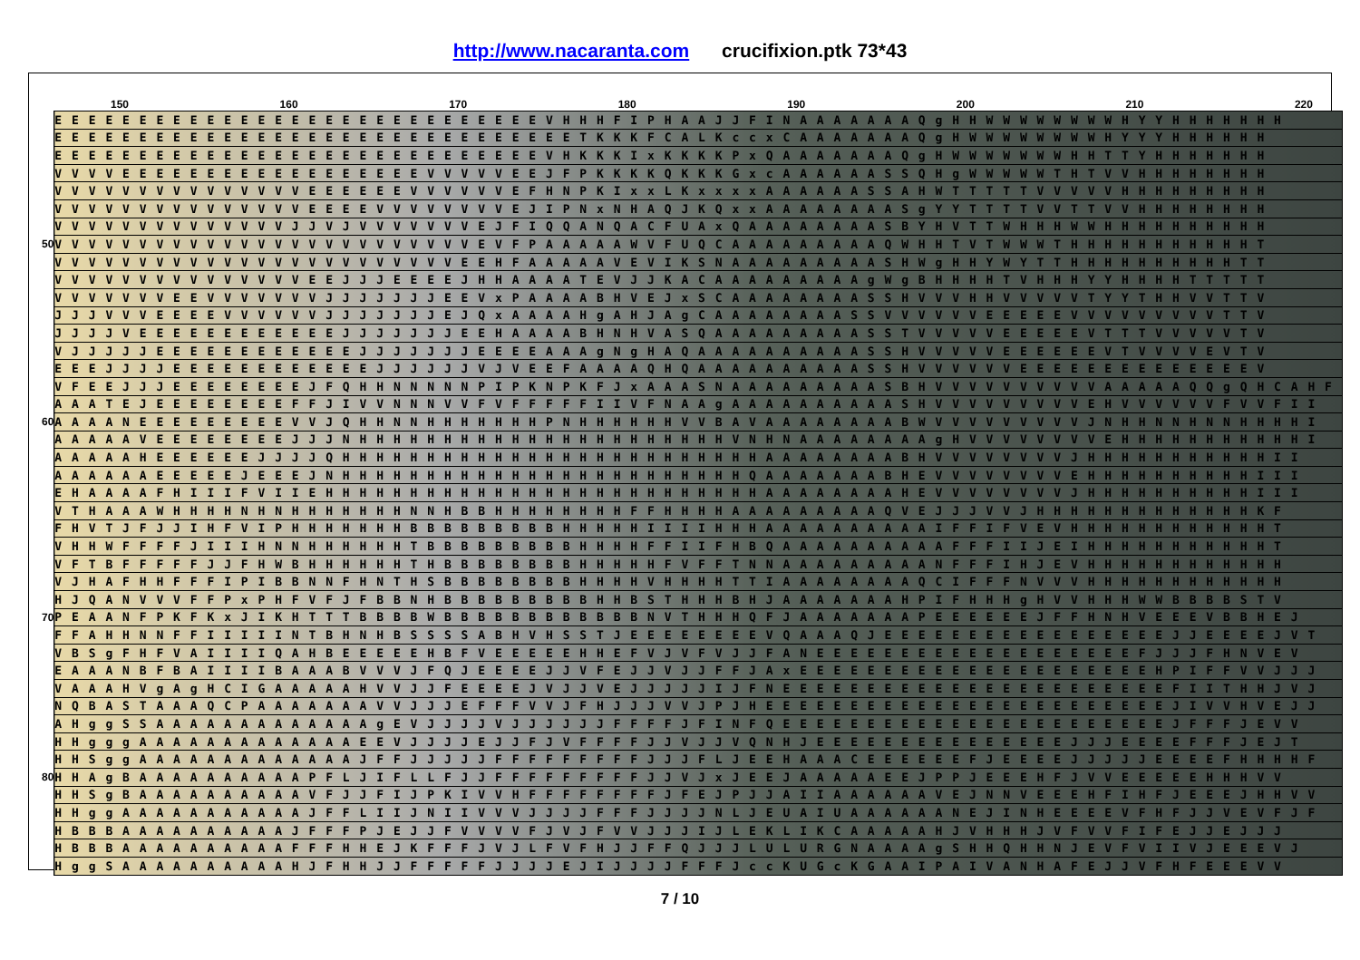http://www.nacaranta.com crucifixion.ptk 73*43
150 160 170 180 190 200 210 220
| | EEEEEEEEEEEEEEEEEEEEEEEEEEEEEVHHHFIPHAAJJFINAAAAAAAQgHHWWWWWWWWHYYHHHHHHH |
| | EEEEEEEEEEEEEEEEEEEEEEEEEEEEEEETKKKFCALKccxCAAAAAAAQgHWWWWWWWWHYYYHHHHHH |
| | EEEEEEEEEEEEEEEEEEEEEEEEEEEEEVHKKKIxKKKKPxQAAAAAAAQgHWWWWWWWHHTTYHHHHHHH |
| | VVVVEEEEEEEEEEEEEEEEEEVVVVVEEJFPKKKKQKKKGxcAAAAAASSQHgWWWWWTHTVVHHHHHHHH |
| | VVVVVVVVVVVVVVVEEEEEEVVVVVVEFHNPKIxxLKxxxxAAAAAASSAHWTTTTTVVVVVHHHHHHHHH |
| | VVVVVVVVVVVVVVVEEEEVVVVVVVVEJIPNxNHAQJKQxxAAAAAAAASgYYTTTTVVTTVVHHHHHHHH |
| | VVVVVVVVVVVVVVJJVJVVVVVVVEJFIQQANQACFUAxQAAAAAAAASBYHVTTWHHHWWHHHHHHHHHH |
| 50 | VVVVVVVVVVVVVVVVVVVVVVVVVEVFPAAAAAWVFUQCAAAAAAAAAQWHHTVTWWWTHHHHHHHHHHHT |
| | VVVVVVVVVVVVVVVVVVVVVVVVEEHFAAAAAVEVIKSNAAAAAAAAASHWgHHYWYTTHHHHHHHHHHTT |
| | VVVVVVVVVVVVVVVEEJJJEEEEJHHAAAATEVJJKACAAAAAAAAAgWgBHHHHTVHHHYYHHHHTTTTT |
| | VVVVVVVEEVVVVVVVJJJJJJJEEVxPAAAABHVEJxSCAAAAAAAASSHVVVHHVVVVVTYYTHHVVTTV |
| | JJJVVVEEEEVVVVVVJJJJJJJEJQxAAAAHgAHJAgCAAAAAAAASSVVVVVVEEEEEVVVVVVVVVTTV |
| | JJJJVEEEEEEEEEEEEJJJJJJJEEHAAAABHNHVASQAAAAAAAAASSTVVVVVEEEEEVTTTVVVVVTV |
| | VJJJJJEEEEEEEEEEEEJJJJJJJEEEEAAAgNgHAQAAAAAAAAAASSHVVVVVEEEEEEVTVVVVEVTV |
| | EEEJJJJEEEEEEEEEEEEJJJJJJVJVEEFAAAAQHQAAAAAAAAAASSHVVVVVVEEEEEEEEEEEEEEV |
| | VFEEJJJEEEEEEEEJFQHHNNNNNPIPKNPKFJxAAASNAAAAAAAAASBHVVVVVVVVVVAAAAAQQgQHCAHF |
| | AAATEJEEEEEEEEFFJIVVNNNVVFVFFFFFIIVFNAAgAAAAAAAAAASHVVVVVVVVVEHVVVVVVFVVFII |
| 60 | AAAANEEEEEEEEEVVJQHHNNHHHHHHHPNHHHHHHVVBAVAAAAAAAABWVVVVVVVVVJNHHNNHNNHHHHI |
| | AAAAAVEEEEEEEEJJJNHHHHHHHHHHHHHHHHHHHHHHVNHNAAAAAAAAgHVVVVVVVVEHHHHHHHHHHHI |
| | AAAAAHEEEEEEJJJJQHHHHHHHHHHHHHHHHHHHHHHHHHAAAAAAAABHVVVVVVVVJHHHHHHHHHHHII |
| | AAAAAAEEEEEJEEEJNHHHHHHHHHHHHHHHHHHHHHHHHQAAAAAAABHEVVVVVVVVEHHHHHHHHHHIII |
| | EHAAAAFHIIIFVIIEHHHHHHHHHHHHHHHHHHHHHHHHHHAAAAAAAAHEVVVVVVVVJHHHHHHHHHHIII |
| | VTHAAAWHHHHNHNHHHHHHHNNHBBHHHHHHHHFFHHHHAAAAAAAAAQVEJJJVVJHHHHHHHHHHHHHKF |
| | FHVTJFJJIHFVIPHHHHHHHBBBBBBBBBHHHHHIIIIHHHAAAAAAAAAAIFFIFVEVHHHHHHHHHHHHT |
| | VHHWFFFFJIIIHNNHHHHHHTBBBBBBBBBHHHHFFIIFHBQAAAAAAAAAAFFFIIJEIHHHHHHHHHHHT |
| | VFTBFFFFFJJFHWBHHHHHHTHBBBBBBBBHHHHHFVFFTNNAAAAAAAAANFFFIHJEVHHHHHHHHHHHH |
| | VJHAFHHFFFIPIBBNNFHNTHSBBBBBBBBHHHHVHHHHTTIAAAAAAAAQCIFFFNVVVHHHHHHHHHHHH |
| | HJQANVVVFFPxPHFVFJFBBNHBBBBBBBBBHHBSTHHHBHJAAAAAAAHPIFHHHgHVVHHHWWBBBBSTV |
| 70 | PEAANFPKFKxJIKHTTTBBBBWBBBBBBBBBBBBNVTHHHQFJAAAAAAAPEEEEEEJFFHNHVEEEVBBHEJ |
| | FFAHHNNFFIIIIINTBHNHBSSSSABHVHSSTJEEEEEEEEVQAAAQJEEEEEEEEEEEEEEEEEJJEEEEJVT |
| | VBSgFHFVAIIIIQAHBEEEEEHBFVEEEEEHHEFVJVFVJJFANEEEEEEEEEEEEEEEEEEEFJJJFHNVEV |
| | EAAANBFBAIIIIBAAABVVVJFQJEEEEJJVFEJJVJJFFJAxEEEEEEEEEEEEEEEEEEEEEHPIFFVVJJJ |
| | VAAAHVgAgHCIGAAAAAHVVJJFEEEEJVJJVEJJJJJIJFNEEEEEEEEEEEEEEEEEEEEEEEFIITHHJVJ |
| | NQBASTAAAQCPAAAAAAAVVJJJEFFFVVJFHJJJVVJPJHEEEEEEEEEEEEEEEEEEEEEEEEJIVVHVEJJ |
| | AHggSSAAAAAAAAAAAAAgEVJJJJVJJJJJJFFFFJFINFQEEEEEEEEEEEEEEEEEEEEEEEJFFFJEVV |
| | HHgggAAAAAAAAAAAAAEEVJJJJEJJFJVFFFFJJVJJVQNHJEEEEEEEEEEEEEEEJJJEEEEFFFJEJT |
| | HHSggAAAAAAAAAAAAAJFFJJJJJFFFFFFFFFJJJFLJEEHAAACEEEEEEFJEEEEJJJJJEEEEFHHHHF |
| 80 | HHAgBAAAAAAAAAAPFLJIFLLFJJFFFFFFFFFJJVJxJEEJAAAAAEEJPPJEEEHFJVVEEEEEHHHVV |
| | HHSgBAAAAAAAAAAVFJJFIJPKIVVHFFFFFFFFJFEJPJJAIIAAAAAAVEJNNVEEEHFIHFJEEEJHHVV |
| | HHggAAAAAAAAAAAJFFLIIJNIIVVVJJJJFFFJJJJNLJEUAIUAAAAAANEJINHEEEEVFHFJJVEVFJF |
| | HBBBAAAAAAAAAAJFFFPJEJJFVVVVFJVJFVVJJJIJLEKLIKCAAAAAHJVHHHJVFVVFIFEJJEJJJ |
| | HBBBAAAAAAAAAAFFFHHEJKFFFJVJLFVFHJJFFQJJJLULURGNAAAAgSHHQHHNJEVFVIIVJEEEVJ |
| | HggSAAAAAAAAAAHJFHHJJFFFFFJJJJEJIJJJJFFFJccKUGcKGAAIPAIVANHAFEJJVFHFEEEVV |
7 / 10